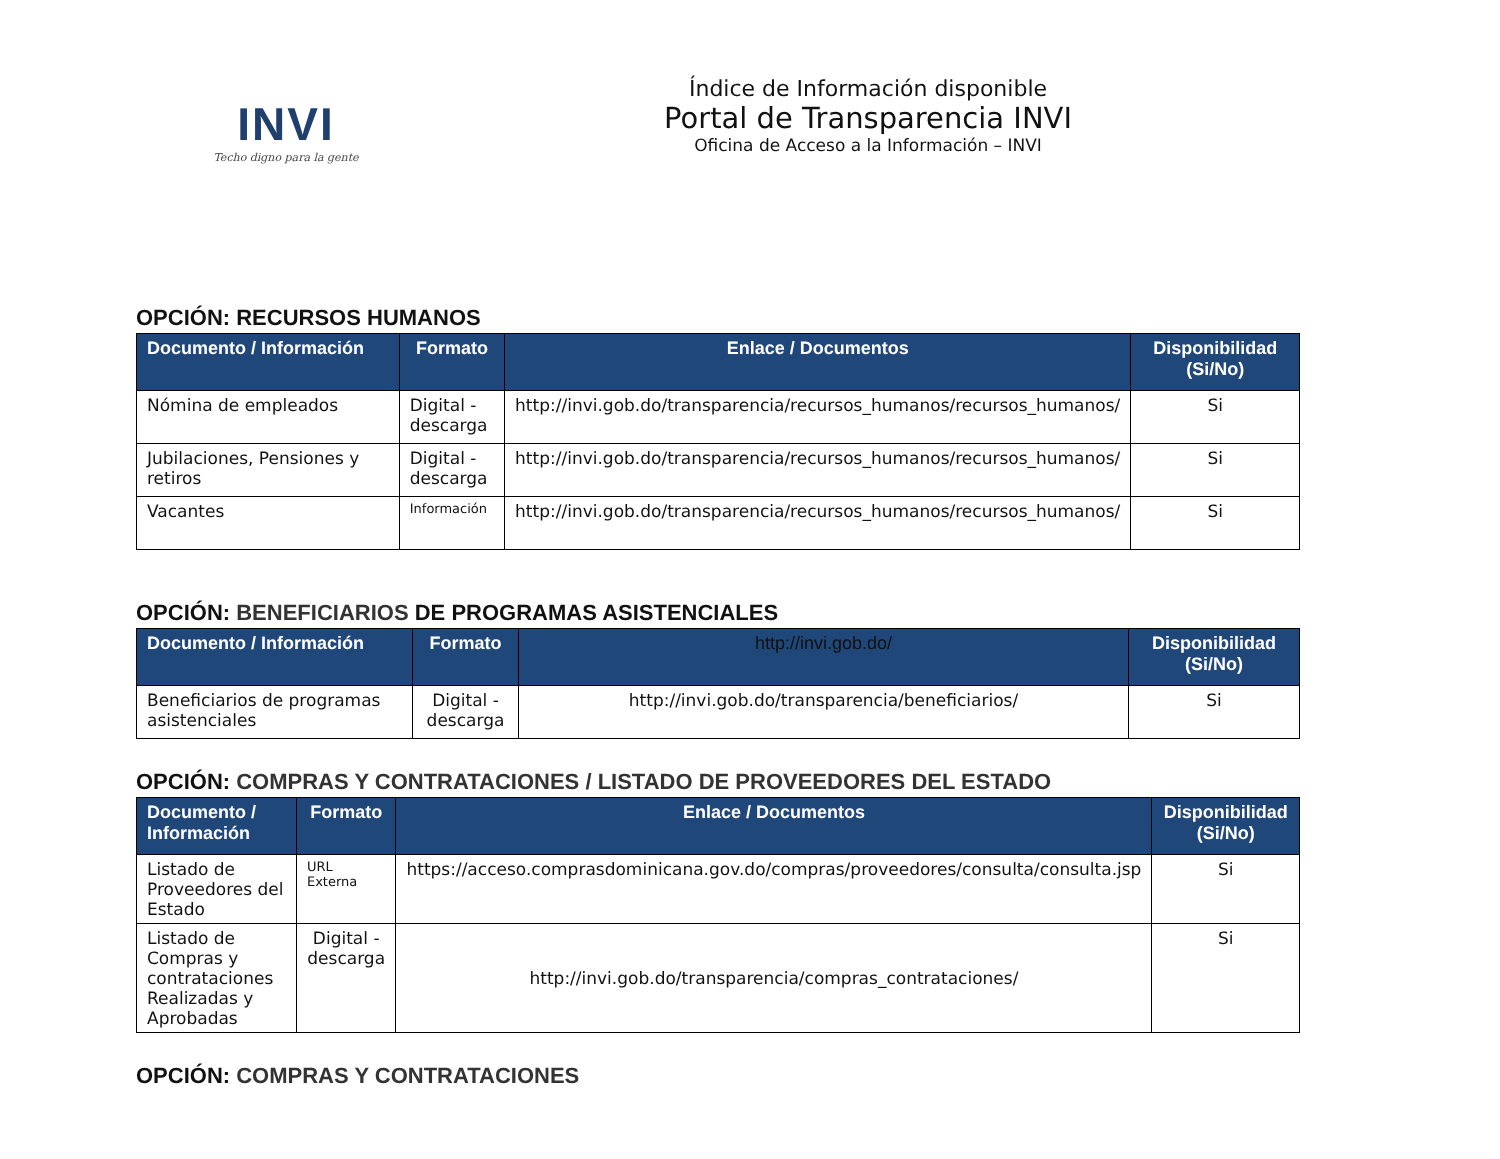INVI
Techo digno para la gente
Índice de Información disponible
Portal de Transparencia INVI
Oficina de Acceso a la Información – INVI
OPCIÓN: RECURSOS HUMANOS
| Documento / Información | Formato | Enlace / Documentos | Disponibilidad (Si/No) |
| --- | --- | --- | --- |
| Nómina de empleados | Digital - descarga | http://invi.gob.do/transparencia/recursos_humanos/recursos_humanos/ | Si |
| Jubilaciones, Pensiones y retiros | Digital - descarga | http://invi.gob.do/transparencia/recursos_humanos/recursos_humanos/ | Si |
| Vacantes | Información | http://invi.gob.do/transparencia/recursos_humanos/recursos_humanos/ | Si |
OPCIÓN: BENEFICIARIOS DE PROGRAMAS ASISTENCIALES
| Documento / Información | Formato | http://invi.gob.do/ | Disponibilidad (Si/No) |
| --- | --- | --- | --- |
| Beneficiarios de programas asistenciales | Digital - descarga | http://invi.gob.do/transparencia/beneficiarios/ | Si |
OPCIÓN: COMPRAS Y CONTRATACIONES / LISTADO DE PROVEEDORES DEL ESTADO
| Documento / Información | Formato | Enlace / Documentos | Disponibilidad (Si/No) |
| --- | --- | --- | --- |
| Listado de Proveedores del Estado | URL Externa | https://acceso.comprasdominicana.gov.do/compras/proveedores/consulta/consulta.jsp | Si |
| Listado de Compras y contrataciones Realizadas y Aprobadas | Digital - descarga | http://invi.gob.do/transparencia/compras_contrataciones/ | Si |
OPCIÓN: COMPRAS Y CONTRATACIONES